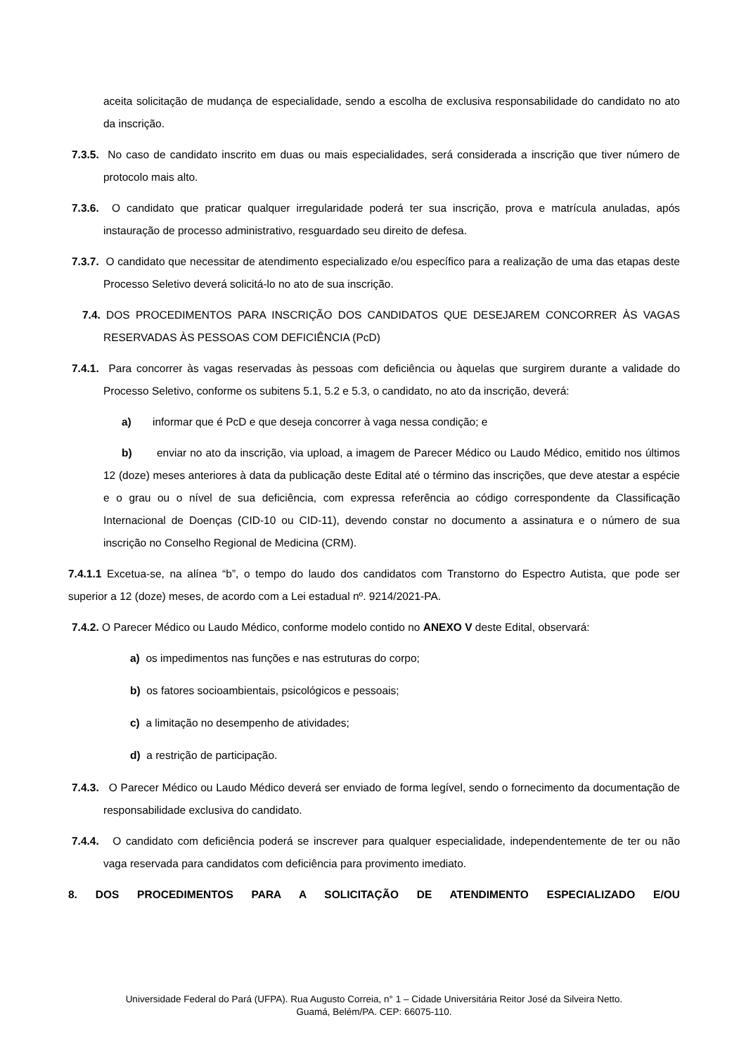aceita solicitação de mudança de especialidade, sendo a escolha de exclusiva responsabilidade do candidato no ato da inscrição.
7.3.5. No caso de candidato inscrito em duas ou mais especialidades, será considerada a inscrição que tiver número de protocolo mais alto.
7.3.6. O candidato que praticar qualquer irregularidade poderá ter sua inscrição, prova e matrícula anuladas, após instauração de processo administrativo, resguardado seu direito de defesa.
7.3.7. O candidato que necessitar de atendimento especializado e/ou específico para a realização de uma das etapas deste Processo Seletivo deverá solicitá-lo no ato de sua inscrição.
7.4. DOS PROCEDIMENTOS PARA INSCRIÇÃO DOS CANDIDATOS QUE DESEJAREM CONCORRER ÀS VAGAS RESERVADAS ÀS PESSOAS COM DEFICIÊNCIA (PcD)
7.4.1. Para concorrer às vagas reservadas às pessoas com deficiência ou àquelas que surgirem durante a validade do Processo Seletivo, conforme os subitens 5.1, 5.2 e 5.3, o candidato, no ato da inscrição, deverá:
a) informar que é PcD e que deseja concorrer à vaga nessa condição; e
b) enviar no ato da inscrição, via upload, a imagem de Parecer Médico ou Laudo Médico, emitido nos últimos 12 (doze) meses anteriores à data da publicação deste Edital até o término das inscrições, que deve atestar a espécie e o grau ou o nível de sua deficiência, com expressa referência ao código correspondente da Classificação Internacional de Doenças (CID-10 ou CID-11), devendo constar no documento a assinatura e o número de sua inscrição no Conselho Regional de Medicina (CRM).
7.4.1.1 Excetua-se, na alínea “b”, o tempo do laudo dos candidatos com Transtorno do Espectro Autista, que pode ser superior a 12 (doze) meses, de acordo com a Lei estadual nº. 9214/2021-PA.
7.4.2. O Parecer Médico ou Laudo Médico, conforme modelo contido no ANEXO V deste Edital, observará:
a) os impedimentos nas funções e nas estruturas do corpo;
b) os fatores socioambientais, psicológicos e pessoais;
c) a limitação no desempenho de atividades;
d) a restrição de participação.
7.4.3. O Parecer Médico ou Laudo Médico deverá ser enviado de forma legível, sendo o fornecimento da documentação de responsabilidade exclusiva do candidato.
7.4.4. O candidato com deficiência poderá se inscrever para qualquer especialidade, independentemente de ter ou não vaga reservada para candidatos com deficiência para provimento imediato.
8. DOS PROCEDIMENTOS PARA A SOLICITAÇÃO DE ATENDIMENTO ESPECIALIZADO E/OU
Universidade Federal do Pará (UFPA). Rua Augusto Correia, n° 1 – Cidade Universitária Reitor José da Silveira Netto.
Guamá, Belém/PA. CEP: 66075-110.